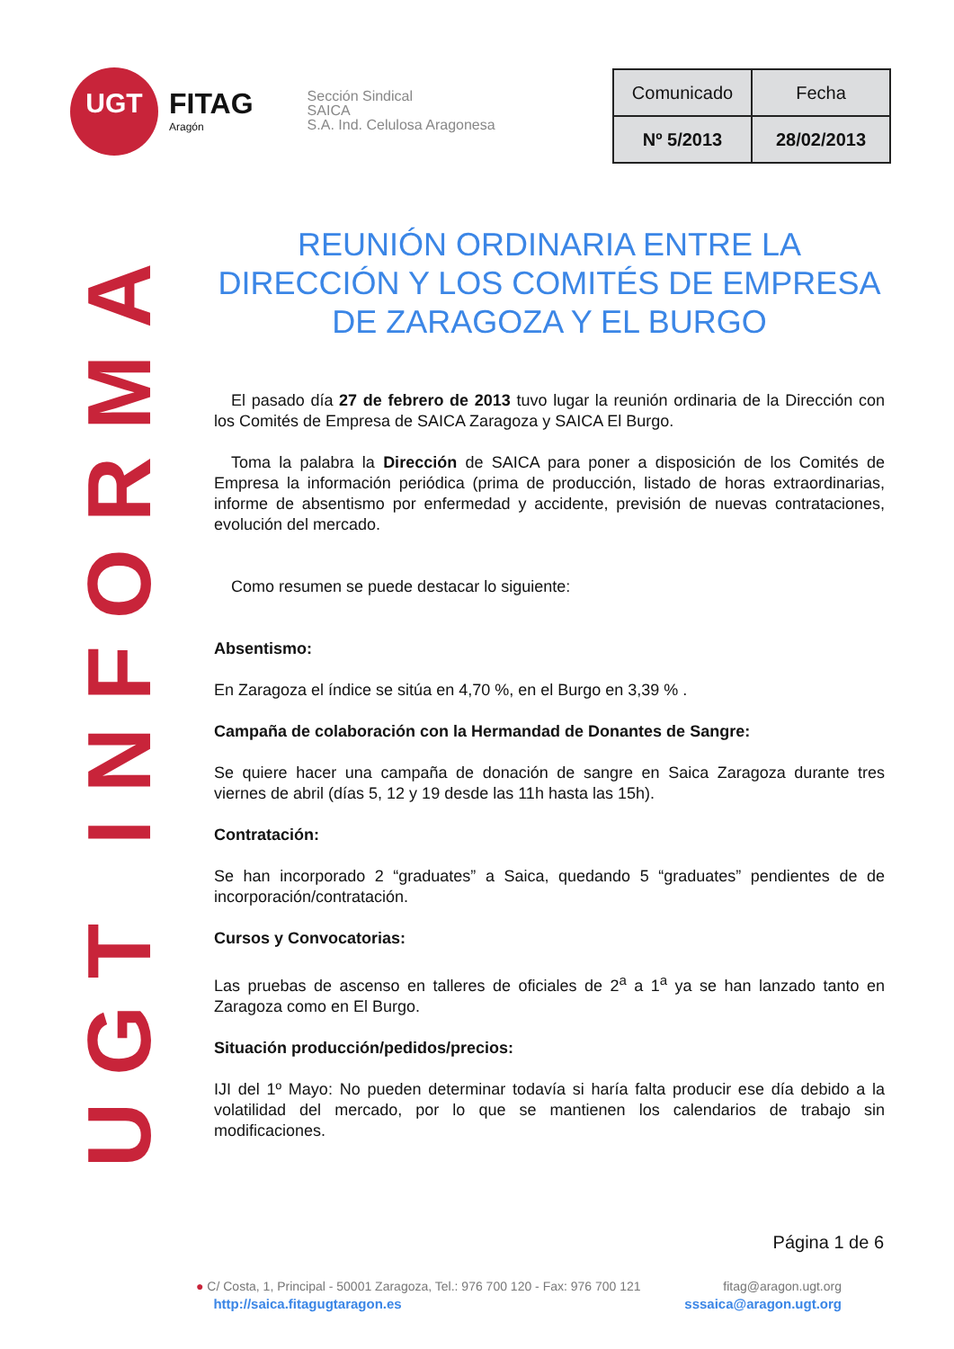UGT INFORMA
UGT
FITAG
Aragón
Sección Sindical
SAICA
S.A. Ind. Celulosa Aragonesa
| Comunicado | Fecha |
| Nº 5/2013 | 28/02/2013 |
REUNIÓN ORDINARIA ENTRE LA DIRECCIÓN Y LOS COMITÉS DE EMPRESA DE ZARAGOZA Y EL BURGO
El pasado día 27 de febrero de 2013 tuvo lugar la reunión ordinaria de la Dirección con los Comités de Empresa de SAICA Zaragoza y SAICA El Burgo.
Toma la palabra la Dirección de SAICA para poner a disposición de los Comités de Empresa la información periódica (prima de producción, listado de horas extraordinarias, informe de absentismo por enfermedad y accidente, previsión de nuevas contrataciones, evolución del mercado.
Como resumen se puede destacar lo siguiente:
Absentismo:
En Zaragoza el índice se sitúa en 4,70 %, en el Burgo en 3,39 % .
Campaña de colaboración con la Hermandad de Donantes de Sangre:
Se quiere hacer una campaña de donación de sangre en Saica Zaragoza durante tres viernes de abril (días 5, 12 y 19 desde las 11h hasta las 15h).
Contratación:
Se han incorporado 2 “graduates” a Saica, quedando 5 “graduates” pendientes de de incorporación/contratación.
Cursos y Convocatorias:
Las pruebas de ascenso en talleres de oficiales de 2<sup>a</sup> a 1<sup>a</sup> ya se han lanzado tanto en Zaragoza como en El Burgo.
Situación producción/pedidos/precios:
IJI del 1º Mayo: No pueden determinar todavía si haría falta producir ese día debido a la volatilidad del mercado, por lo que se mantienen los calendarios de trabajo sin modificaciones.
Página 1 de 6
fitag@aragon.ugt.org
sssaica@aragon.ugt.org
● C/ Costa, 1, Principal - 50001 Zaragoza, Tel.: 976 700 120 - Fax: 976 700 121
http://saica.fitagugtaragon.es